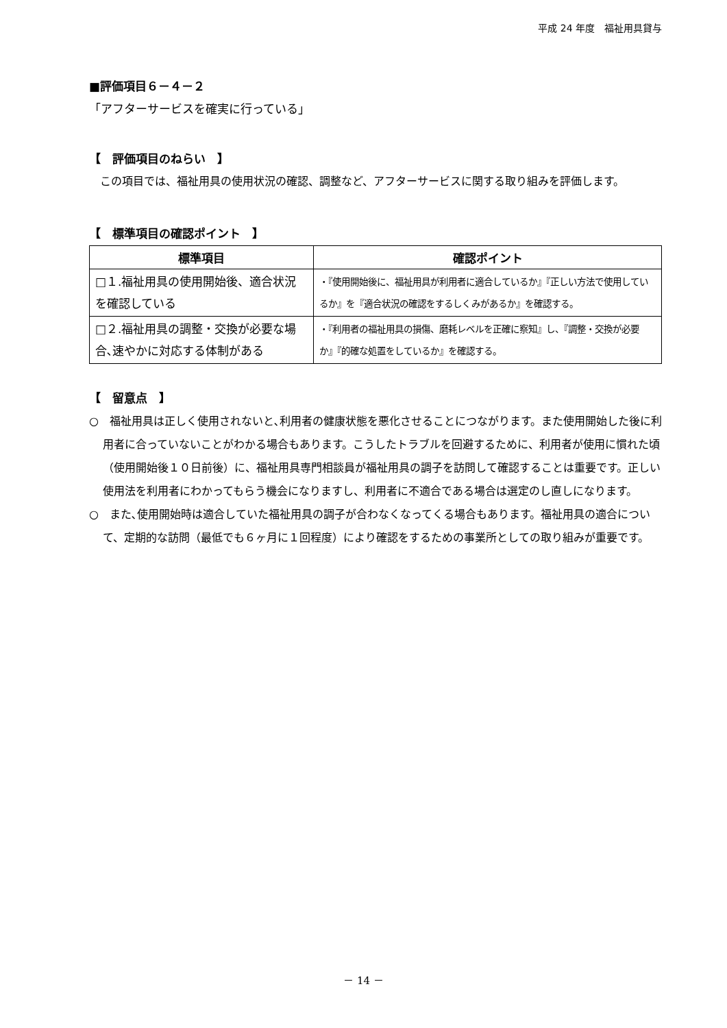平成 24 年度　福祉用具貸与
■評価項目６－４－２
「アフターサービスを確実に行っている」
【　評価項目のねらい　】
　この項目では、福祉用具の使用状況の確認、調整など、アフターサービスに関する取り組みを評価します。
【　標準項目の確認ポイント　】
| 標準項目 | 確認ポイント |
| --- | --- |
| □１.福祉用具の使用開始後、適合状況を確認している | ・『使用開始後に、福祉用具が利用者に適合しているか』『正しい方法で使用しているか』を『適合状況の確認をするしくみがあるか』を確認する。 |
| □２.福祉用具の調整・交換が必要な場合､速やかに対応する体制がある | ・『利用者の福祉用具の損傷、磨耗レベルを正確に察知』し、『調整・交換が必要か』『的確な処置をしているか』を確認する。 |
【　留意点　】
○　福祉用具は正しく使用されないと､利用者の健康状態を悪化させることにつながります。また使用開始した後に利用者に合っていないことがわかる場合もあります。こうしたトラブルを回避するために、利用者が使用に慣れた頃（使用開始後１０日前後）に、福祉用具専門相談員が福祉用具の調子を訪問して確認することは重要です。正しい使用法を利用者にわかってもらう機会になりますし、利用者に不適合である場合は選定のし直しになります。
○　また､使用開始時は適合していた福祉用具の調子が合わなくなってくる場合もあります。福祉用具の適合について、定期的な訪問（最低でも６ヶ月に１回程度）により確認をするための事業所としての取り組みが重要です。
－ 14 －